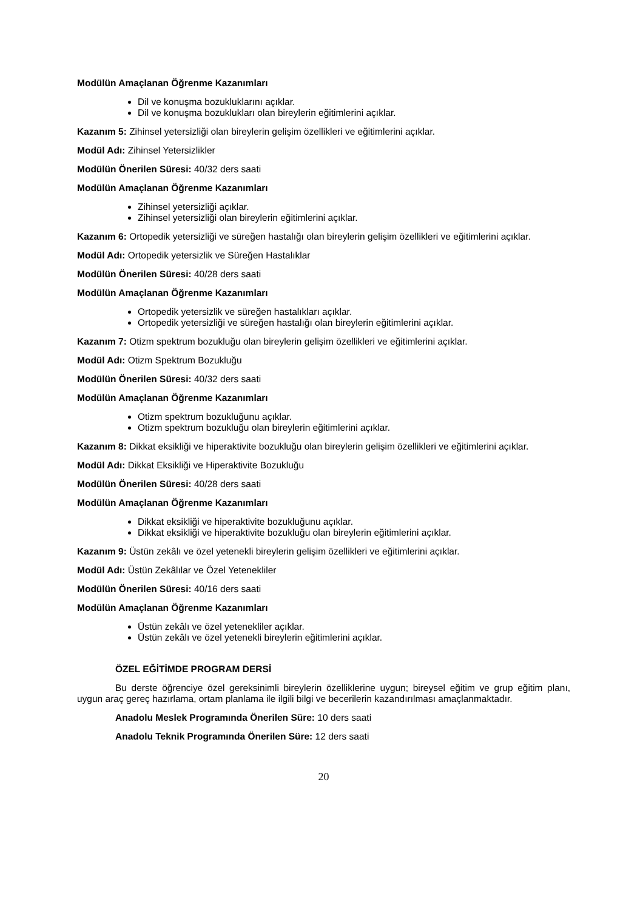Modülün Amaçlanan Öğrenme Kazanımları
Dil ve konuşma bozukluklarını açıklar.
Dil ve konuşma bozuklukları olan bireylerin eğitimlerini açıklar.
Kazanım 5: Zihinsel yetersizliği olan bireylerin gelişim özellikleri ve eğitimlerini açıklar.
Modül Adı: Zihinsel Yetersizlikler
Modülün Önerilen Süresi: 40/32 ders saati
Modülün Amaçlanan Öğrenme Kazanımları
Zihinsel yetersizliği açıklar.
Zihinsel yetersizliği olan bireylerin eğitimlerini açıklar.
Kazanım 6: Ortopedik yetersizliği ve süreğen hastalığı olan bireylerin gelişim özellikleri ve eğitimlerini açıklar.
Modül Adı: Ortopedik yetersizlik ve Süreğen Hastalıklar
Modülün Önerilen Süresi: 40/28 ders saati
Modülün Amaçlanan Öğrenme Kazanımları
Ortopedik yetersizlik ve süreğen hastalıkları açıklar.
Ortopedik yetersizliği ve süreğen hastalığı olan bireylerin eğitimlerini açıklar.
Kazanım 7: Otizm spektrum bozukluğu olan bireylerin gelişim özellikleri ve eğitimlerini açıklar.
Modül Adı: Otizm Spektrum Bozukluğu
Modülün Önerilen Süresi: 40/32 ders saati
Modülün Amaçlanan Öğrenme Kazanımları
Otizm spektrum bozukluğunu açıklar.
Otizm spektrum bozukluğu olan bireylerin eğitimlerini açıklar.
Kazanım 8: Dikkat eksikliği ve hiperaktivite bozukluğu olan bireylerin gelişim özellikleri ve eğitimlerini açıklar.
Modül Adı: Dikkat Eksikliği ve Hiperaktivite Bozukluğu
Modülün Önerilen Süresi: 40/28 ders saati
Modülün Amaçlanan Öğrenme Kazanımları
Dikkat eksikliği ve hiperaktivite bozukluğunu açıklar.
Dikkat eksikliği ve hiperaktivite bozukluğu olan bireylerin eğitimlerini açıklar.
Kazanım 9: Üstün zekâlı ve özel yetenekli bireylerin gelişim özellikleri ve eğitimlerini açıklar.
Modül Adı: Üstün Zekâlılar ve Özel Yetenekliler
Modülün Önerilen Süresi: 40/16 ders saati
Modülün Amaçlanan Öğrenme Kazanımları
Üstün zekâlı ve özel yetenekliler açıklar.
Üstün zekâlı ve özel yetenekli bireylerin eğitimlerini açıklar.
ÖZEL EĞİTİMDE PROGRAM DERSİ
Bu derste öğrenciye özel gereksinimli bireylerin özelliklerine uygun; bireysel eğitim ve grup eğitim planı, uygun araç gereç hazırlama, ortam planlama ile ilgili bilgi ve becerilerin kazandırılması amaçlanmaktadır.
Anadolu Meslek Programında Önerilen Süre: 10 ders saati
Anadolu Teknik Programında Önerilen Süre: 12 ders saati
20